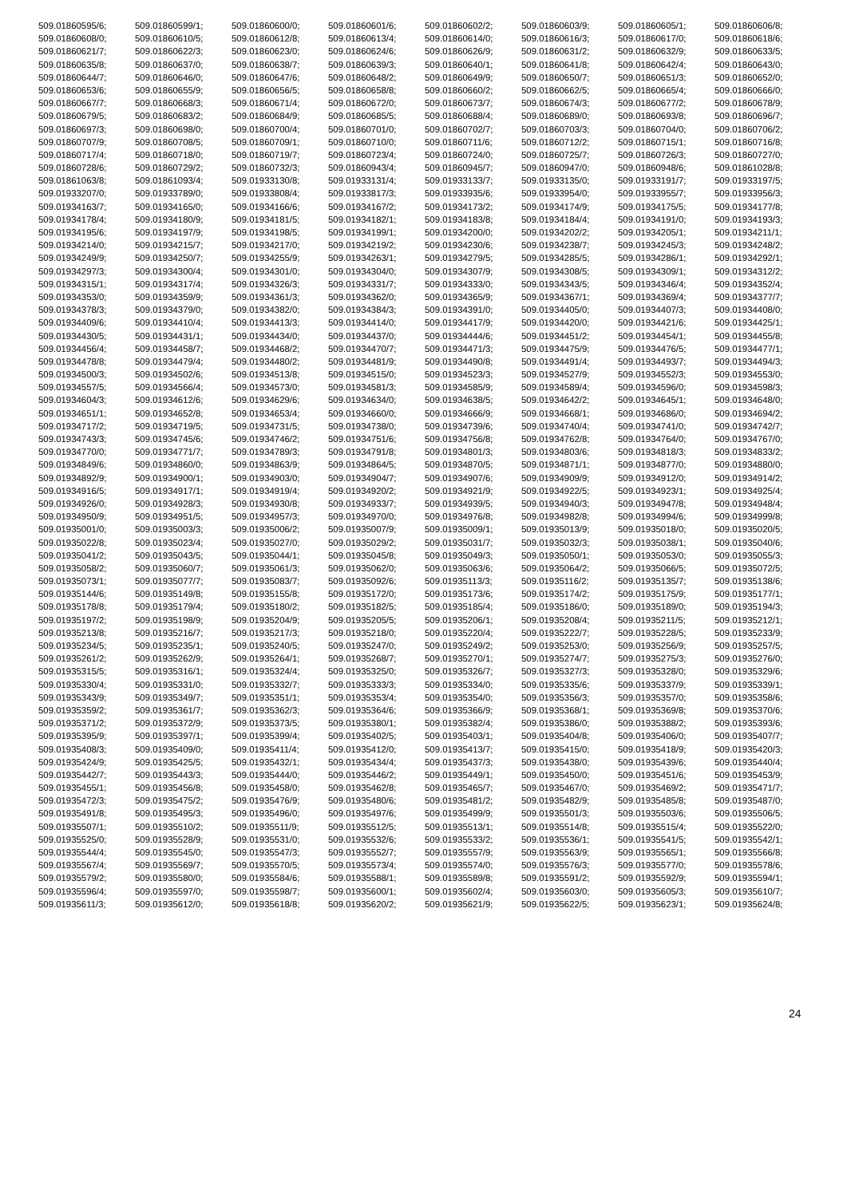509.01860595/6; 509.01860599/1; 509.01860600/0; 509.01860601/6; 509.01860602/2; 509.01860603/9; 509.01860605/1; 509.01860606/8;
509.01860608/0; 509.01860610/5; 509.01860612/8; 509.01860613/4; 509.01860614/0; 509.01860616/3; 509.01860617/0; 509.01860618/6;
509.01860621/7; 509.01860622/3; 509.01860623/0; 509.01860624/6; 509.01860626/9; 509.01860631/2; 509.01860632/9; 509.01860633/5;
509.01860635/8; 509.01860637/0; 509.01860638/7; 509.01860639/3; 509.01860640/1; 509.01860641/8; 509.01860642/4; 509.01860643/0;
509.01860644/7; 509.01860646/0; 509.01860647/6; 509.01860648/2; 509.01860649/9; 509.01860650/7; 509.01860651/3; 509.01860652/0;
509.01860653/6; 509.01860655/9; 509.01860656/5; 509.01860658/8; 509.01860660/2; 509.01860662/5; 509.01860665/4; 509.01860666/0;
509.01860667/7; 509.01860668/3; 509.01860671/4; 509.01860672/0; 509.01860673/7; 509.01860674/3; 509.01860677/2; 509.01860678/9;
509.01860679/5; 509.01860683/2; 509.01860684/9; 509.01860685/5; 509.01860688/4; 509.01860689/0; 509.01860693/8; 509.01860696/7;
509.01860697/3; 509.01860698/0; 509.01860700/4; 509.01860701/0; 509.01860702/7; 509.01860703/3; 509.01860704/0; 509.01860706/2;
509.01860707/9; 509.01860708/5; 509.01860709/1; 509.01860710/0; 509.01860711/6; 509.01860712/2; 509.01860715/1; 509.01860716/8;
509.01860717/4; 509.01860718/0; 509.01860719/7; 509.01860723/4; 509.01860724/0; 509.01860725/7; 509.01860726/3; 509.01860727/0;
509.01860728/6; 509.01860729/2; 509.01860732/3; 509.01860943/4; 509.01860945/7; 509.01860947/0; 509.01860948/6; 509.01861028/8;
509.01861063/8; 509.01861093/4; 509.01933130/8; 509.01933131/4; 509.01933133/7; 509.01933135/0; 509.01933191/7; 509.01933197/5;
509.01933207/0; 509.01933789/0; 509.01933808/4; 509.01933817/3; 509.01933935/6; 509.01933954/0; 509.01933955/7; 509.01933956/3;
509.01934163/7; 509.01934165/0; 509.01934166/6; 509.01934167/2; 509.01934173/2; 509.01934174/9; 509.01934175/5; 509.01934177/8;
509.01934178/4; 509.01934180/9; 509.01934181/5; 509.01934182/1; 509.01934183/8; 509.01934184/4; 509.01934191/0; 509.01934193/3;
509.01934195/6; 509.01934197/9; 509.01934198/5; 509.01934199/1; 509.01934200/0; 509.01934202/2; 509.01934205/1; 509.01934211/1;
509.01934214/0; 509.01934215/7; 509.01934217/0; 509.01934219/2; 509.01934230/6; 509.01934238/7; 509.01934245/3; 509.01934248/2;
509.01934249/9; 509.01934250/7; 509.01934255/9; 509.01934263/1; 509.01934279/5; 509.01934285/5; 509.01934286/1; 509.01934292/1;
509.01934297/3; 509.01934300/4; 509.01934301/0; 509.01934304/0; 509.01934307/9; 509.01934308/5; 509.01934309/1; 509.01934312/2;
509.01934315/1; 509.01934317/4; 509.01934326/3; 509.01934331/7; 509.01934333/0; 509.01934343/5; 509.01934346/4; 509.01934352/4;
509.01934353/0; 509.01934359/9; 509.01934361/3; 509.01934362/0; 509.01934365/9; 509.01934367/1; 509.01934369/4; 509.01934377/7;
509.01934378/3; 509.01934379/0; 509.01934382/0; 509.01934384/3; 509.01934391/0; 509.01934405/0; 509.01934407/3; 509.01934408/0;
509.01934409/6; 509.01934410/4; 509.01934413/3; 509.01934414/0; 509.01934417/9; 509.01934420/0; 509.01934421/6; 509.01934425/1;
509.01934430/5; 509.01934431/1; 509.01934434/0; 509.01934437/0; 509.01934444/6; 509.01934451/2; 509.01934454/1; 509.01934455/8;
509.01934456/4; 509.01934458/7; 509.01934468/2; 509.01934470/7; 509.01934471/3; 509.01934475/9; 509.01934476/5; 509.01934477/1;
509.01934478/8; 509.01934479/4; 509.01934480/2; 509.01934481/9; 509.01934490/8; 509.01934491/4; 509.01934493/7; 509.01934494/3;
509.01934500/3; 509.01934502/6; 509.01934513/8; 509.01934515/0; 509.01934523/3; 509.01934527/9; 509.01934552/3; 509.01934553/0;
509.01934557/5; 509.01934566/4; 509.01934573/0; 509.01934581/3; 509.01934585/9; 509.01934589/4; 509.01934596/0; 509.01934598/3;
509.01934604/3; 509.01934612/6; 509.01934629/6; 509.01934634/0; 509.01934638/5; 509.01934642/2; 509.01934645/1; 509.01934648/0;
509.01934651/1; 509.01934652/8; 509.01934653/4; 509.01934660/0; 509.01934666/9; 509.01934668/1; 509.01934686/0; 509.01934694/2;
509.01934717/2; 509.01934719/5; 509.01934731/5; 509.01934738/0; 509.01934739/6; 509.01934740/4; 509.01934741/0; 509.01934742/7;
509.01934743/3; 509.01934745/6; 509.01934746/2; 509.01934751/6; 509.01934756/8; 509.01934762/8; 509.01934764/0; 509.01934767/0;
509.01934770/0; 509.01934771/7; 509.01934789/3; 509.01934791/8; 509.01934801/3; 509.01934803/6; 509.01934818/3; 509.01934833/2;
509.01934849/6; 509.01934860/0; 509.01934863/9; 509.01934864/5; 509.01934870/5; 509.01934871/1; 509.01934877/0; 509.01934880/0;
509.01934892/9; 509.01934900/1; 509.01934903/0; 509.01934904/7; 509.01934907/6; 509.01934909/9; 509.01934912/0; 509.01934914/2;
509.01934916/5; 509.01934917/1; 509.01934919/4; 509.01934920/2; 509.01934921/9; 509.01934922/5; 509.01934923/1; 509.01934925/4;
509.01934926/0; 509.01934928/3; 509.01934930/8; 509.01934933/7; 509.01934939/5; 509.01934940/3; 509.01934947/8; 509.01934948/4;
509.01934950/9; 509.01934951/5; 509.01934957/3; 509.01934970/0; 509.01934976/8; 509.01934982/8; 509.01934994/6; 509.01934999/8;
509.01935001/0; 509.01935003/3; 509.01935006/2; 509.01935007/9; 509.01935009/1; 509.01935013/9; 509.01935018/0; 509.01935020/5;
509.01935022/8; 509.01935023/4; 509.01935027/0; 509.01935029/2; 509.01935031/7; 509.01935032/3; 509.01935038/1; 509.01935040/6;
509.01935041/2; 509.01935043/5; 509.01935044/1; 509.01935045/8; 509.01935049/3; 509.01935050/1; 509.01935053/0; 509.01935055/3;
509.01935058/2; 509.01935060/7; 509.01935061/3; 509.01935062/0; 509.01935063/6; 509.01935064/2; 509.01935066/5; 509.01935072/5;
509.01935073/1; 509.01935077/7; 509.01935083/7; 509.01935092/6; 509.01935113/3; 509.01935116/2; 509.01935135/7; 509.01935138/6;
509.01935144/6; 509.01935149/8; 509.01935155/8; 509.01935172/0; 509.01935173/6; 509.01935174/2; 509.01935175/9; 509.01935177/1;
509.01935178/8; 509.01935179/4; 509.01935180/2; 509.01935182/5; 509.01935185/4; 509.01935186/0; 509.01935189/0; 509.01935194/3;
509.01935197/2; 509.01935198/9; 509.01935204/9; 509.01935205/5; 509.01935206/1; 509.01935208/4; 509.01935211/5; 509.01935212/1;
509.01935213/8; 509.01935216/7; 509.01935217/3; 509.01935218/0; 509.01935220/4; 509.01935222/7; 509.01935228/5; 509.01935233/9;
509.01935234/5; 509.01935235/1; 509.01935240/5; 509.01935247/0; 509.01935249/2; 509.01935253/0; 509.01935256/9; 509.01935257/5;
509.01935261/2; 509.01935262/9; 509.01935264/1; 509.01935268/7; 509.01935270/1; 509.01935274/7; 509.01935275/3; 509.01935276/0;
509.01935315/5; 509.01935316/1; 509.01935324/4; 509.01935325/0; 509.01935326/7; 509.01935327/3; 509.01935328/0; 509.01935329/6;
509.01935330/4; 509.01935331/0; 509.01935332/7; 509.01935333/3; 509.01935334/0; 509.01935335/6; 509.01935337/9; 509.01935339/1;
509.01935343/9; 509.01935349/7; 509.01935351/1; 509.01935353/4; 509.01935354/0; 509.01935356/3; 509.01935357/0; 509.01935358/6;
509.01935359/2; 509.01935361/7; 509.01935362/3; 509.01935364/6; 509.01935366/9; 509.01935368/1; 509.01935369/8; 509.01935370/6;
509.01935371/2; 509.01935372/9; 509.01935373/5; 509.01935380/1; 509.01935382/4; 509.01935386/0; 509.01935388/2; 509.01935393/6;
509.01935395/9; 509.01935397/1; 509.01935399/4; 509.01935402/5; 509.01935403/1; 509.01935404/8; 509.01935406/0; 509.01935407/7;
509.01935408/3; 509.01935409/0; 509.01935411/4; 509.01935412/0; 509.01935413/7; 509.01935415/0; 509.01935418/9; 509.01935420/3;
509.01935424/9; 509.01935425/5; 509.01935432/1; 509.01935434/4; 509.01935437/3; 509.01935438/0; 509.01935439/6; 509.01935440/4;
509.01935442/7; 509.01935443/3; 509.01935444/0; 509.01935446/2; 509.01935449/1; 509.01935450/0; 509.01935451/6; 509.01935453/9;
509.01935455/1; 509.01935456/8; 509.01935458/0; 509.01935462/8; 509.01935465/7; 509.01935467/0; 509.01935469/2; 509.01935471/7;
509.01935472/3; 509.01935475/2; 509.01935476/9; 509.01935480/6; 509.01935481/2; 509.01935482/9; 509.01935485/8; 509.01935487/0;
509.01935491/8; 509.01935495/3; 509.01935496/0; 509.01935497/6; 509.01935499/9; 509.01935501/3; 509.01935503/6; 509.01935506/5;
509.01935507/1; 509.01935510/2; 509.01935511/9; 509.01935512/5; 509.01935513/1; 509.01935514/8; 509.01935515/4; 509.01935522/0;
509.01935525/0; 509.01935528/9; 509.01935531/0; 509.01935532/6; 509.01935533/2; 509.01935536/1; 509.01935541/5; 509.01935542/1;
509.01935544/4; 509.01935545/0; 509.01935547/3; 509.01935552/7; 509.01935557/9; 509.01935563/9; 509.01935565/1; 509.01935566/8;
509.01935567/4; 509.01935569/7; 509.01935570/5; 509.01935573/4; 509.01935574/0; 509.01935576/3; 509.01935577/0; 509.01935578/6;
509.01935579/2; 509.01935580/0; 509.01935584/6; 509.01935588/1; 509.01935589/8; 509.01935591/2; 509.01935592/9; 509.01935594/1;
509.01935596/4; 509.01935597/0; 509.01935598/7; 509.01935600/1; 509.01935602/4; 509.01935603/0; 509.01935605/3; 509.01935610/7;
509.01935611/3; 509.01935612/0; 509.01935618/8; 509.01935620/2; 509.01935621/9; 509.01935622/5; 509.01935623/1; 509.01935624/8;
24